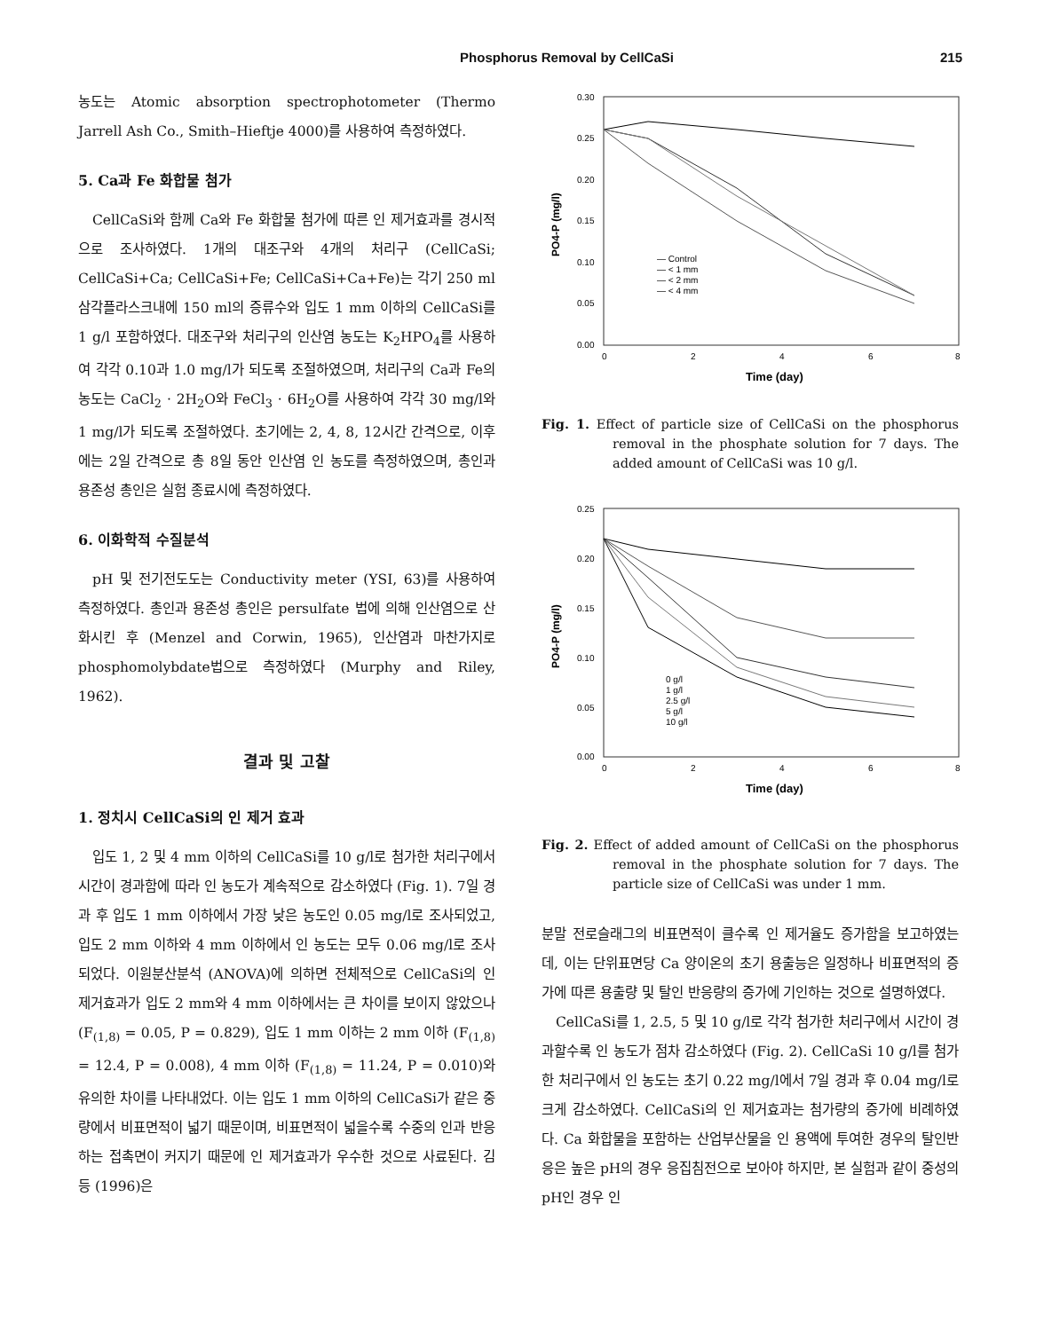Phosphorus Removal by CellCaSi 215
농도는 Atomic absorption spectrophotometer (Thermo Jarrell Ash Co., Smith–Hieftje 4000)를 사용하여 측정하였다.
5. Ca과 Fe 화합물 첨가
CellCaSi와 함께 Ca와 Fe 화합물 첨가에 따른 인 제거효과를 경시적으로 조사하였다. 1개의 대조구와 4개의 처리구 (CellCaSi; CellCaSi+Ca; CellCaSi+Fe; CellCaSi+Ca+Fe)는 각기 250 ml 삼각플라스크내에 150 ml의 증류수와 입도 1 mm 이하의 CellCaSi를 1 g/l 포함하였다. 대조구와 처리구의 인산염 농도는 K<sub>2</sub>HPO<sub>4</sub>를 사용하여 각각 0.10과 1.0 mg/l가 되도록 조절하였으며, 처리구의 Ca과 Fe의 농도는 CaCl<sub>2</sub> · 2H<sub>2</sub>O와 FeCl<sub>3</sub> · 6H<sub>2</sub>O를 사용하여 각각 30 mg/l와 1 mg/l가 되도록 조절하였다. 초기에는 2, 4, 8, 12시간 간격으로, 이후에는 2일 간격으로 총 8일 동안 인산염 인 농도를 측정하였으며, 총인과 용존성 총인은 실험 종료시에 측정하였다.
6. 이화학적 수질분석
pH 및 전기전도도는 Conductivity meter (YSI, 63)를 사용하여 측정하였다. 총인과 용존성 총인은 persulfate 법에 의해 인산염으로 산화시킨 후 (Menzel and Corwin, 1965), 인산염과 마찬가지로 phosphomolybdate법으로 측정하였다 (Murphy and Riley, 1962).
결과 및 고찰
1. 정치시 CellCaSi의 인 제거 효과
입도 1, 2 및 4 mm 이하의 CellCaSi를 10 g/l로 첨가한 처리구에서 시간이 경과함에 따라 인 농도가 계속적으로 감소하였다 (Fig. 1). 7일 경과 후 입도 1 mm 이하에서 가장 낮은 농도인 0.05 mg/l로 조사되었고, 입도 2 mm 이하와 4 mm 이하에서 인 농도는 모두 0.06 mg/l로 조사되었다. 이원분산분석 (ANOVA)에 의하면 전체적으로 CellCaSi의 인 제거효과가 입도 2 mm와 4 mm 이하에서는 큰 차이를 보이지 않았으나 (F<sub>(1,8)</sub> = 0.05, P = 0.829), 입도 1 mm 이하는 2 mm 이하 (F<sub>(1,8)</sub> = 12.4, P = 0.008), 4 mm 이하 (F<sub>(1,8)</sub> = 11.24, P = 0.010)와 유의한 차이를 나타내었다. 이는 입도 1 mm 이하의 CellCaSi가 같은 중량에서 비표면적이 넓기 때문이며, 비표면적이 넓을수록 수중의 인과 반응하는 접촉면이 커지기 때문에 인 제거효과가 우수한 것으로 사료된다. 김 등 (1996)은
PO4-P (mg/l)
0.30
0.25
0.20
0.15
0.10
0.05
0.00
0
2
4
6
8
Time (day)
— Control
— < 1 mm
— < 2 mm
— < 4 mm
Fig. 1. Effect of particle size of CellCaSi on the phosphorus removal in the phosphate solution for 7 days. The added amount of CellCaSi was 10 g/l.
PO4-P (mg/l)
0.25
0.20
0.15
0.10
0.05
0.00
0
2
4
6
8
Time (day)
0 g/l
1 g/l
2.5 g/l
5 g/l
10 g/l
Fig. 2. Effect of added amount of CellCaSi on the phosphorus removal in the phosphate solution for 7 days. The particle size of CellCaSi was under 1 mm.
분말 전로슬래그의 비표면적이 클수록 인 제거율도 증가함을 보고하였는데, 이는 단위표면당 Ca 양이온의 초기 용출능은 일정하나 비표면적의 증가에 따른 용출량 및 탈인 반응량의 증가에 기인하는 것으로 설명하였다.
CellCaSi를 1, 2.5, 5 및 10 g/l로 각각 첨가한 처리구에서 시간이 경과할수록 인 농도가 점차 감소하였다 (Fig. 2). CellCaSi 10 g/l를 첨가한 처리구에서 인 농도는 초기 0.22 mg/l에서 7일 경과 후 0.04 mg/l로 크게 감소하였다. CellCaSi의 인 제거효과는 첨가량의 증가에 비례하였다. Ca 화합물을 포함하는 산업부산물을 인 용액에 투여한 경우의 탈인반응은 높은 pH의 경우 응집침전으로 보아야 하지만, 본 실험과 같이 중성의 pH인 경우 인